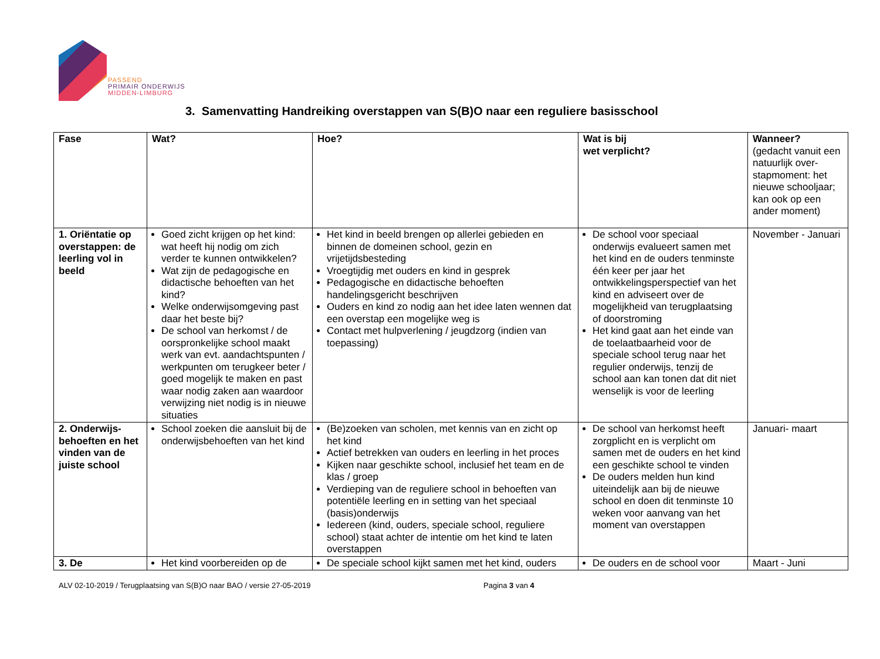PASSEND
PRIMAIR ONDERWIJS
MIDDEN-LIMBURG
3. Samenvatting Handreiking overstappen van S(B)O naar een reguliere basisschool
| Fase | Wat? | Hoe? | Wat is bij wet verplicht? | Wanneer? (gedacht vanuit een natuurlijk over-stapmoment: het nieuwe schooljaar; kan ook op een ander moment) |
| --- | --- | --- | --- | --- |
| 1. Oriëntatie op overstappen: de leerling vol in beeld | Goed zicht krijgen op het kind: wat heeft hij nodig om zich verder te kunnen ontwikkelen? Wat zijn de pedagogische en didactische behoeften van het kind? Welke onderwijsomgeving past daar het beste bij? De school van herkomst / de oorspronkelijke school maakt werk van evt. aandachtspunten / werkpunten om terugkeer beter / goed mogelijk te maken en past waar nodig zaken aan waardoor verwijzing niet nodig is in nieuwe situaties | Het kind in beeld brengen op allerlei gebieden en binnen de domeinen school, gezin en vrijetijdsbesteding Vroegtijdig met ouders en kind in gesprek Pedagogische en didactische behoeften handelingsgericht beschrijven Ouders en kind zo nodig aan het idee laten wennen dat een overstap een mogelijke weg is Contact met hulpverlening / jeugdzorg (indien van toepassing) | De school voor speciaal onderwijs evalueert samen met het kind en de ouders tenminste één keer per jaar het ontwikkelingsperspectief van het kind en adviseert over de mogelijkheid van terugplaatsing of doorstroming Het kind gaat aan het einde van de toelaatbaarheid voor de speciale school terug naar het regulier onderwijs, tenzij de school aan kan tonen dat dit niet wenselijk is voor de leerling | November - Januari |
| 2. Onderwijs-behoeften en het vinden van de juiste school | School zoeken die aansluit bij de onderwijsbehoeften van het kind | (Be)zoeken van scholen, met kennis van en zicht op het kind Actief betrekken van ouders en leerling in het proces Kijken naar geschikte school, inclusief het team en de klas / groep Verdieping van de reguliere school in behoeften van potentiële leerling en in setting van het speciaal (basis)onderwijs Iedereen (kind, ouders, speciale school, reguliere school) staat achter de intentie om het kind te laten overstappen | De school van herkomst heeft zorgplicht en is verplicht om samen met de ouders en het kind een geschikte school te vinden De ouders melden hun kind uiteindelijk aan bij de nieuwe school en doen dit tenminste 10 weken voor aanvang van het moment van overstappen | Januari- maart |
| 3. De | Het kind voorbereiden op de | De speciale school kijkt samen met het kind, ouders | De ouders en de school voor | Maart - Juni |
ALV 02-10-2019 / Terugplaatsing van S(B)O naar BAO / versie 27-05-2019 Pagina 3 van 4